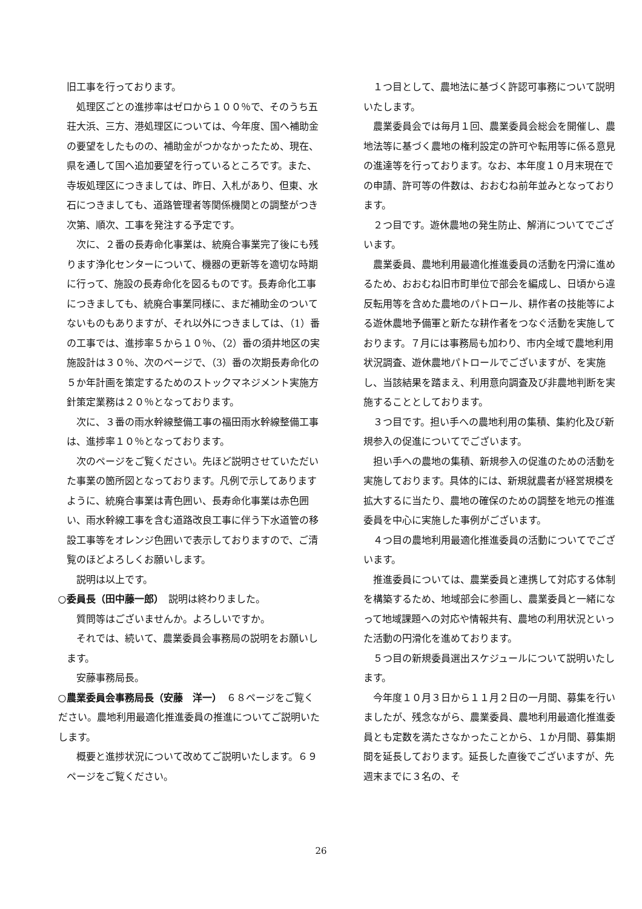旧工事を行っております。
処理区ごとの進捗率はゼロから１００％で、そのうち五荘大浜、三方、港処理区については、今年度、国へ補助金の要望をしたものの、補助金がつかなかったため、現在、県を通して国へ追加要望を行っているところです。また、寺坂処理区につきましては、昨日、入札があり、但東、水石につきましても、道路管理者等関係機関との調整がつき次第、順次、工事を発注する予定です。
次に、２番の長寿命化事業は、統廃合事業完了後にも残ります浄化センターについて、機器の更新等を適切な時期に行って、施設の長寿命化を図るものです。長寿命化工事につきましても、統廃合事業同様に、まだ補助金のついてないものもありますが、それ以外につきましては、（1）番の工事では、進捗率５から１０％、（2）番の須井地区の実施設計は３０％、次のページで、（3）番の次期長寿命化の５か年計画を策定するためのストックマネジメント実施方針策定業務は２０％となっております。
次に、３番の雨水幹線整備工事の福田雨水幹線整備工事は、進捗率１０％となっております。
次のページをご覧ください。先ほど説明させていただいた事業の箇所図となっております。凡例で示してありますように、統廃合事業は青色囲い、長寿命化事業は赤色囲い、雨水幹線工事を含む道路改良工事に伴う下水道管の移設工事等をオレンジ色囲いで表示しておりますので、ご清覧のほどよろしくお願いします。
説明は以上です。
○委員長（田中藤一郎）　説明は終わりました。
質問等はございませんか。よろしいですか。
それでは、続いて、農業委員会事務局の説明をお願いします。
安藤事務局長。
○農業委員会事務局長（安藤　洋一）　６８ページをご覧ください。農地利用最適化推進委員の推進についてご説明いたします。
概要と進捗状況について改めてご説明いたします。６９ページをご覧ください。
１つ目として、農地法に基づく許認可事務について説明いたします。
農業委員会では毎月１回、農業委員会総会を開催し、農地法等に基づく農地の権利設定の許可や転用等に係る意見の進達等を行っております。なお、本年度１０月末現在での申請、許可等の件数は、おおむね前年並みとなっております。
２つ目です。遊休農地の発生防止、解消についてでございます。
農業委員、農地利用最適化推進委員の活動を円滑に進めるため、おおむね旧市町単位で部会を編成し、日頃から違反転用等を含めた農地のパトロール、耕作者の技能等による遊休農地予備軍と新たな耕作者をつなぐ活動を実施しております。７月には事務局も加わり、市内全域で農地利用状況調査、遊休農地パトロールでございますが、を実施し、当該結果を踏まえ、利用意向調査及び非農地判断を実施することとしております。
３つ目です。担い手への農地利用の集積、集約化及び新規参入の促進についてでございます。
担い手への農地の集積、新規参入の促進のための活動を実施しております。具体的には、新規就農者が経営規模を拡大するに当たり、農地の確保のための調整を地元の推進委員を中心に実施した事例がございます。
４つ目の農地利用最適化推進委員の活動についてでございます。
推進委員については、農業委員と連携して対応する体制を構築するため、地域部会に参画し、農業委員と一緒になって地域課題への対応や情報共有、農地の利用状況といった活動の円滑化を進めております。
５つ目の新規委員選出スケジュールについて説明いたします。
今年度１０月３日から１１月２日の一月間、募集を行いましたが、残念ながら、農業委員、農地利用最適化推進委員とも定数を満たさなかったことから、１か月間、募集期間を延長しております。延長した直後でございますが、先週末までに３名の、そ
26